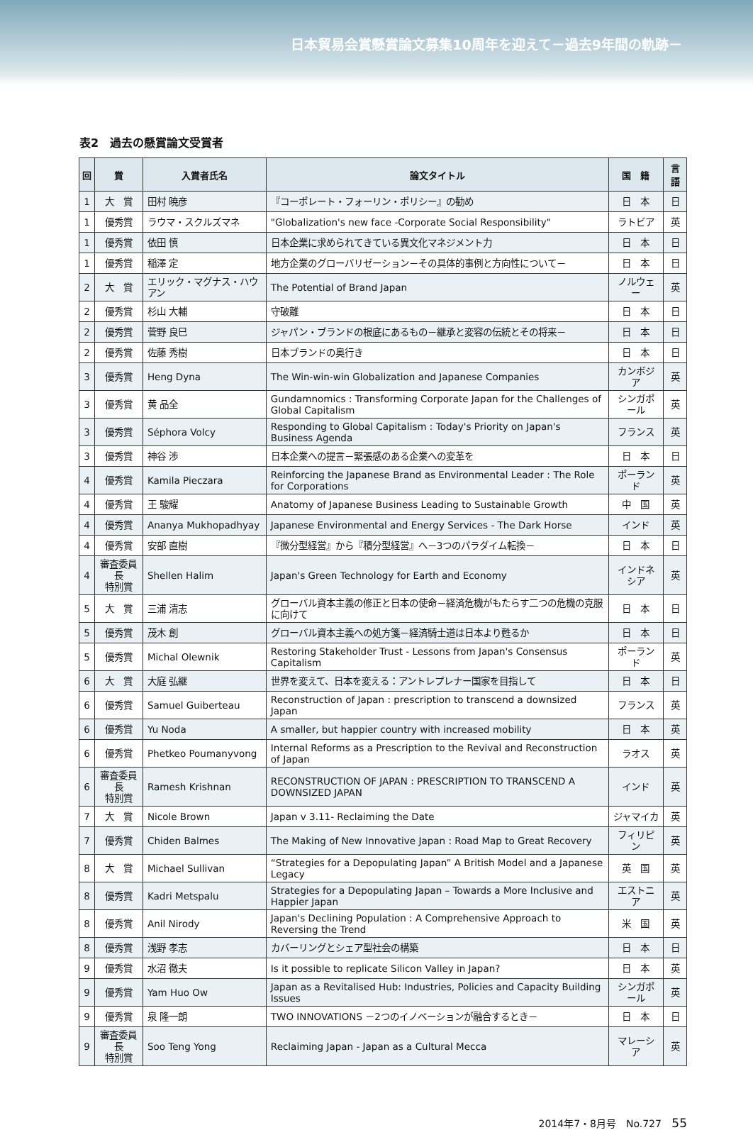日本貿易会賞懸賞論文募集10周年を迎えて－過去9年間の軌跡－
表2　過去の懸賞論文受賞者
| 回 | 賞 | 入賞者氏名 | 論文タイトル | 国 籍 | 言語 |
| --- | --- | --- | --- | --- | --- |
| 1 | 大 賞 | 田村 暁彦 | 『コーポレート・フォーリン・ポリシー』の勧め | 日 本 | 日 |
| 1 | 優秀賞 | ラウマ・スクルズマネ | "Globalization's new face -Corporate Social Responsibility" | ラトビア | 英 |
| 1 | 優秀賞 | 依田 慎 | 日本企業に求められてきている異文化マネジメント力 | 日 本 | 日 |
| 1 | 優秀賞 | 稲澤 定 | 地方企業のグローバリゼーション－その具体的事例と方向性について－ | 日 本 | 日 |
| 2 | 大 賞 | エリック・マグナス・ハウアン | The Potential of Brand Japan | ノルウェー | 英 |
| 2 | 優秀賞 | 杉山 大輔 | 守破離 | 日 本 | 日 |
| 2 | 優秀賞 | 菅野 良巳 | ジャパン・ブランドの根底にあるもの－継承と変容の伝統とその将来－ | 日 本 | 日 |
| 2 | 優秀賞 | 佐藤 秀樹 | 日本ブランドの奥行き | 日 本 | 日 |
| 3 | 優秀賞 | Heng Dyna | The Win-win-win Globalization and Japanese Companies | カンボジア | 英 |
| 3 | 優秀賞 | 黄 品全 | Gundamnomics : Transforming Corporate Japan for the Challenges of Global Capitalism | シンガポール | 英 |
| 3 | 優秀賞 | Séphora Volcy | Responding to Global Capitalism : Today's Priority on Japan's Business Agenda | フランス | 英 |
| 3 | 優秀賞 | 神谷 渉 | 日本企業への提言－緊張感のある企業への変革を | 日 本 | 日 |
| 4 | 優秀賞 | Kamila Pieczara | Reinforcing the Japanese Brand as Environmental Leader : The Role for Corporations | ポーランド | 英 |
| 4 | 優秀賞 | 王 駿耀 | Anatomy of Japanese Business Leading to Sustainable Growth | 中 国 | 英 |
| 4 | 優秀賞 | Ananya Mukhopadhyay | Japanese Environmental and Energy Services - The Dark Horse | インド | 英 |
| 4 | 優秀賞 | 安部 直樹 | 『微分型経営』から『積分型経営』へ－3つのパラダイム転換－ | 日 本 | 日 |
| 4 | 審査委員長 特別賞 | Shellen Halim | Japan's Green Technology for Earth and Economy | インドネシア | 英 |
| 5 | 大 賞 | 三浦 清志 | グローバル資本主義の修正と日本の使命－経済危機がもたらす二つの危機の克服に向けて | 日 本 | 日 |
| 5 | 優秀賞 | 茂木 創 | グローバル資本主義への処方箋－経済騎士道は日本より甦るか | 日 本 | 日 |
| 5 | 優秀賞 | Michal Olewnik | Restoring Stakeholder Trust - Lessons from Japan's Consensus Capitalism | ポーランド | 英 |
| 6 | 大 賞 | 大庭 弘継 | 世界を変えて、日本を変える：アントレプレナー国家を目指して | 日 本 | 日 |
| 6 | 優秀賞 | Samuel Guiberteau | Reconstruction of Japan : prescription to transcend a downsized Japan | フランス | 英 |
| 6 | 優秀賞 | Yu Noda | A smaller, but happier country with increased mobility | 日 本 | 英 |
| 6 | 優秀賞 | Phetkeo Poumanyvong | Internal Reforms as a Prescription to the Revival and Reconstruction of Japan | ラオス | 英 |
| 6 | 審査委員長 特別賞 | Ramesh Krishnan | RECONSTRUCTION OF JAPAN : PRESCRIPTION TO TRANSCEND A DOWNSIZED JAPAN | インド | 英 |
| 7 | 大 賞 | Nicole Brown | Japan v 3.11- Reclaiming the Date | ジャマイカ | 英 |
| 7 | 優秀賞 | Chiden Balmes | The Making of New Innovative Japan : Road Map to Great Recovery | フィリピン | 英 |
| 8 | 大 賞 | Michael Sullivan | “Strategies for a Depopulating Japan” A British Model and a Japanese Legacy | 英 国 | 英 |
| 8 | 優秀賞 | Kadri Metspalu | Strategies for a Depopulating Japan – Towards a More Inclusive and Happier Japan | エストニア | 英 |
| 8 | 優秀賞 | Anil Nirody | Japan's Declining Population : A Comprehensive Approach to Reversing the Trend | 米 国 | 英 |
| 8 | 優秀賞 | 浅野 孝志 | カバーリングとシェア型社会の構築 | 日 本 | 日 |
| 9 | 優秀賞 | 水沼 徹夫 | Is it possible to replicate Silicon Valley in Japan? | 日 本 | 英 |
| 9 | 優秀賞 | Yam Huo Ow | Japan as a Revitalised Hub: Industries, Policies and Capacity Building Issues | シンガポール | 英 |
| 9 | 優秀賞 | 泉 隆一朗 | TWO INNOVATIONS －2つのイノベーションが融合するとき－ | 日 本 | 日 |
| 9 | 審査委員長 特別賞 | Soo Teng Yong | Reclaiming Japan - Japan as a Cultural Mecca | マレーシア | 英 |
2014年7・8月号　No.727 55